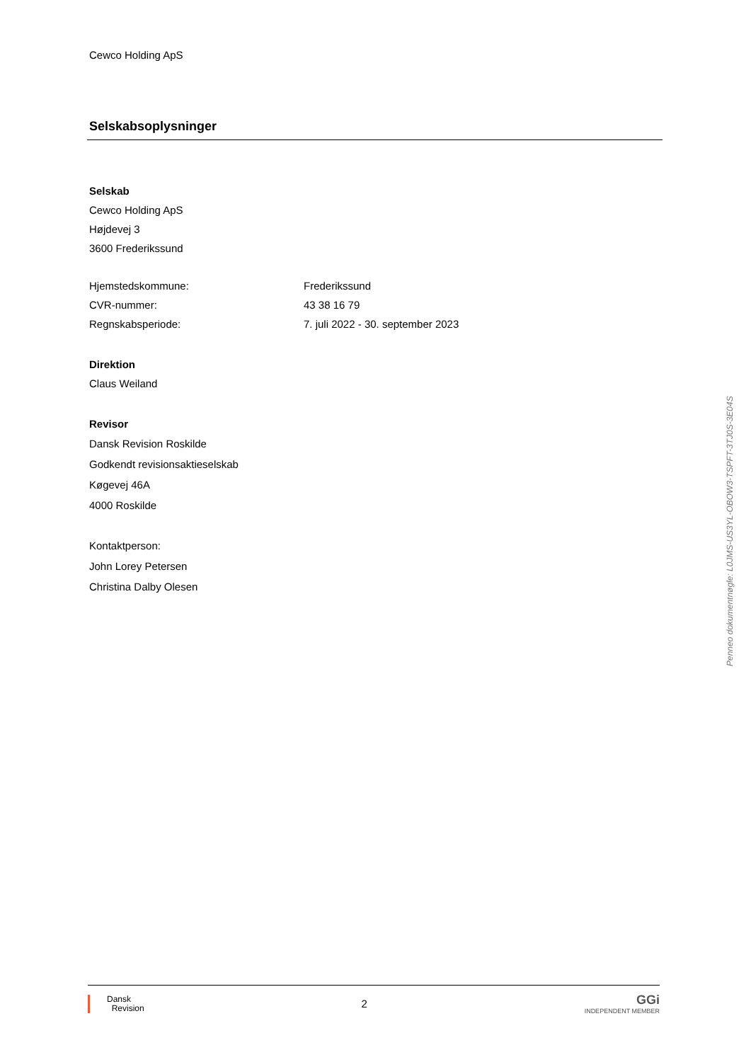Cewco Holding ApS
Selskabsoplysninger
Selskab
Cewco Holding ApS
Højdevej 3
3600 Frederikssund
Hjemstedskommune: Frederikssund
CVR-nummer: 43 38 16 79
Regnskabsperiode: 7. juli 2022 - 30. september 2023
Direktion
Claus Weiland
Revisor
Dansk Revision Roskilde
Godkendt revisionsaktieselskab
Køgevej 46A
4000 Roskilde
Kontaktperson:
John Lorey Petersen
Christina Dalby Olesen
Penneo dokumentnøgle: L0JMS-US3YL-OBOW3-TSPFT-3TJ0S-3E04S
Dansk
Revision
2
GGi
INDEPENDENT MEMBER